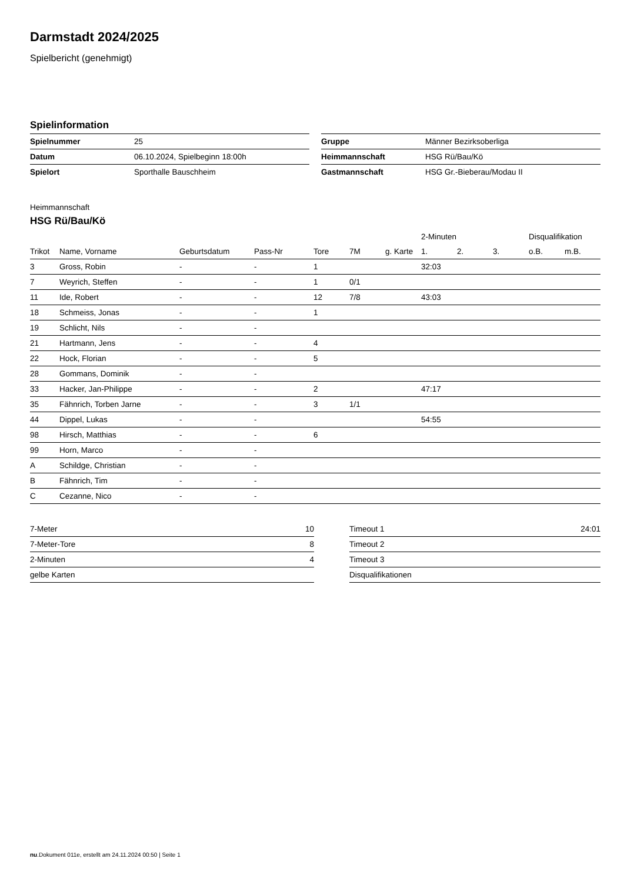Darmstadt 2024/2025
Spielbericht (genehmigt)
Spielinformation
| Spielnummer | 25 |
| Datum | 06.10.2024, Spielbeginn 18:00h |
| Spielort | Sporthalle Bauschheim |
| Gruppe | Männer Bezirksoberliga |
| Heimmannschaft | HSG Rü/Bau/Kö |
| Gastmannschaft | HSG Gr.-Bieberau/Modau II |
Heimmannschaft
HSG Rü/Bau/Kö
| | | | | | | | 2-Minuten | | | Disqualifikation | |
| --- | --- | --- | --- | --- | --- | --- | --- | --- | --- | --- | --- |
| Trikot | Name, Vorname | Geburtsdatum | Pass-Nr | Tore | 7M | g. Karte | 1. | 2. | 3. | o.B. | m.B. |
| 3 | Gross, Robin | - | - | 1 | | | 32:03 | | | | |
| 7 | Weyrich, Steffen | - | - | 1 | 0/1 | | | | | | |
| 11 | Ide, Robert | - | - | 12 | 7/8 | | 43:03 | | | | |
| 18 | Schmeiss, Jonas | - | - | 1 | | | | | | | |
| 19 | Schlicht, Nils | - | - | | | | | | | | |
| 21 | Hartmann, Jens | - | - | 4 | | | | | | | |
| 22 | Hock, Florian | - | - | 5 | | | | | | | |
| 28 | Gommans, Dominik | - | - | | | | | | | | |
| 33 | Hacker, Jan-Philippe | - | - | 2 | | | 47:17 | | | | |
| 35 | Fähnrich, Torben Jarne | - | - | 3 | 1/1 | | | | | | |
| 44 | Dippel, Lukas | - | - | | | | 54:55 | | | | |
| 98 | Hirsch, Matthias | - | - | 6 | | | | | | | |
| 99 | Horn, Marco | - | - | | | | | | | | |
| A | Schildge, Christian | - | - | | | | | | | | |
| B | Fähnrich, Tim | - | - | | | | | | | | |
| C | Cezanne, Nico | - | - | | | | | | | | |
| 7-Meter | 10 |
| 7-Meter-Tore | 8 |
| 2-Minuten | 4 |
| gelbe Karten | |
| Timeout 1 | 24:01 |
| Timeout 2 | |
| Timeout 3 | |
| Disqualifikationen | |
nu.Dokument 011e, erstellt am 24.11.2024 00:50 | Seite 1